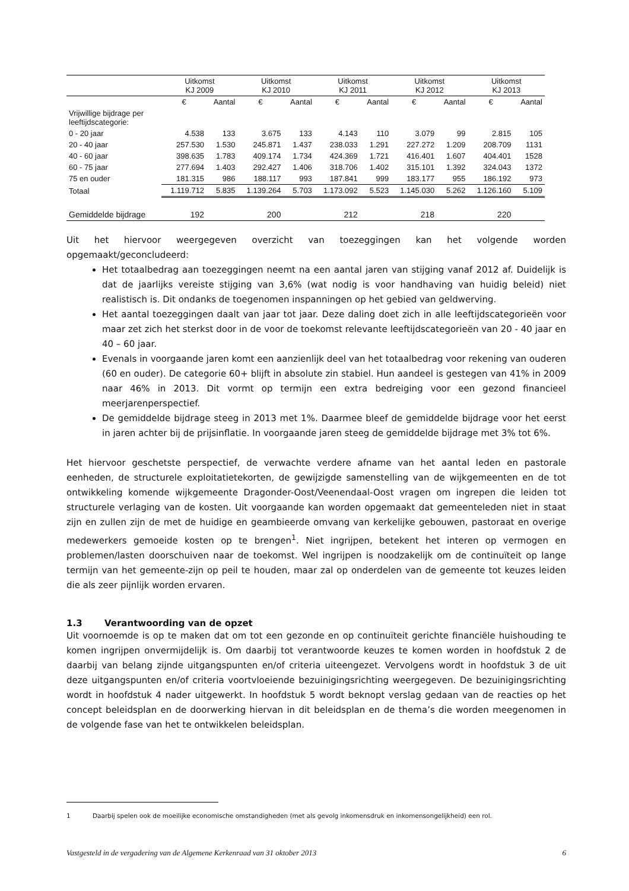| | Uitkomst KJ 2009 | | Uitkomst KJ 2010 | | Uitkomst KJ 2011 | | Uitkomst KJ 2012 | | Uitkomst KJ 2013 | |
| --- | --- | --- | --- | --- | --- | --- | --- | --- | --- | --- |
| | € | Aantal | € | Aantal | € | Aantal | € | Aantal | € | Aantal |
| Vrijwillige bijdrage per leeftijdscategorie: | | | | | | | | | | |
| 0 - 20 jaar | 4.538 | 133 | 3.675 | 133 | 4.143 | 110 | 3.079 | 99 | 2.815 | 105 |
| 20 - 40 jaar | 257.530 | 1.530 | 245.871 | 1.437 | 238.033 | 1.291 | 227.272 | 1.209 | 208.709 | 1131 |
| 40 - 60 jaar | 398.635 | 1.783 | 409.174 | 1.734 | 424.369 | 1.721 | 416.401 | 1.607 | 404.401 | 1528 |
| 60 - 75 jaar | 277.694 | 1.403 | 292.427 | 1.406 | 318.706 | 1.402 | 315.101 | 1.392 | 324.043 | 1372 |
| 75 en ouder | 181.315 | 986 | 188.117 | 993 | 187.841 | 999 | 183.177 | 955 | 186.192 | 973 |
| Totaal | 1.119.712 | 5.835 | 1.139.264 | 5.703 | 1.173.092 | 5.523 | 1.145.030 | 5.262 | 1.126.160 | 5.109 |
| Gemiddelde bijdrage | 192 | | 200 | | 212 | | 218 | | 220 | |
Uit het hiervoor weergegeven overzicht van toezeggingen kan het volgende worden
opgemaakt/geconcludeerd:
Het totaalbedrag aan toezeggingen neemt na een aantal jaren van stijging vanaf 2012 af. Duidelijk is dat de jaarlijks vereiste stijging van 3,6% (wat nodig is voor handhaving van huidig beleid) niet realistisch is. Dit ondanks de toegenomen inspanningen op het gebied van geldwerving.
Het aantal toezeggingen daalt van jaar tot jaar. Deze daling doet zich in alle leeftijdscategorieën voor maar zet zich het sterkst door in de voor de toekomst relevante leeftijdscategorieën van 20 - 40 jaar en 40 – 60 jaar.
Evenals in voorgaande jaren komt een aanzienlijk deel van het totaalbedrag voor rekening van ouderen (60 en ouder). De categorie 60+ blijft in absolute zin stabiel. Hun aandeel is gestegen van 41% in 2009 naar 46% in 2013. Dit vormt op termijn een extra bedreiging voor een gezond financieel meerjarenperspectief.
De gemiddelde bijdrage steeg in 2013 met 1%. Daarmee bleef de gemiddelde bijdrage voor het eerst in jaren achter bij de prijsinflatie. In voorgaande jaren steeg de gemiddelde bijdrage met 3% tot 6%.
Het hiervoor geschetste perspectief, de verwachte verdere afname van het aantal leden en pastorale eenheden, de structurele exploitatietekorten, de gewijzigde samenstelling van de wijkgemeenten en de tot ontwikkeling komende wijkgemeente Dragonder-Oost/Veenendaal-Oost vragen om ingrepen die leiden tot structurele verlaging van de kosten. Uit voorgaande kan worden opgemaakt dat gemeenteleden niet in staat zijn en zullen zijn de met de huidige en geambieerde omvang van kerkelijke gebouwen, pastoraat en overige medewerkers gemoeide kosten op te brengen<sup>1</sup>. Niet ingrijpen, betekent het interen op vermogen en problemen/lasten doorschuiven naar de toekomst. Wel ingrijpen is noodzakelijk om de continuïteit op lange termijn van het gemeente-zijn op peil te houden, maar zal op onderdelen van de gemeente tot keuzes leiden die als zeer pijnlijk worden ervaren.
1.3 Verantwoording van de opzet
Uit voornoemde is op te maken dat om tot een gezonde en op continuïteit gerichte financiële huishouding te komen ingrijpen onvermijdelijk is. Om daarbij tot verantwoorde keuzes te komen worden in hoofdstuk 2 de daarbij van belang zijnde uitgangspunten en/of criteria uiteengezet. Vervolgens wordt in hoofdstuk 3 de uit deze uitgangspunten en/of criteria voortvloeiende bezuinigingsrichting weergegeven. De bezuinigingsrichting wordt in hoofdstuk 4 nader uitgewerkt. In hoofdstuk 5 wordt beknopt verslag gedaan van de reacties op het concept beleidsplan en de doorwerking hiervan in dit beleidsplan en de thema’s die worden meegenomen in de volgende fase van het te ontwikkelen beleidsplan.
1 Daarbij spelen ook de moeilijke economische omstandigheden (met als gevolg inkomensdruk en inkomensongelijkheid) een rol.
Vastgesteld in de vergadering van de Algemene Kerkenraad van 31 oktober 2013 6